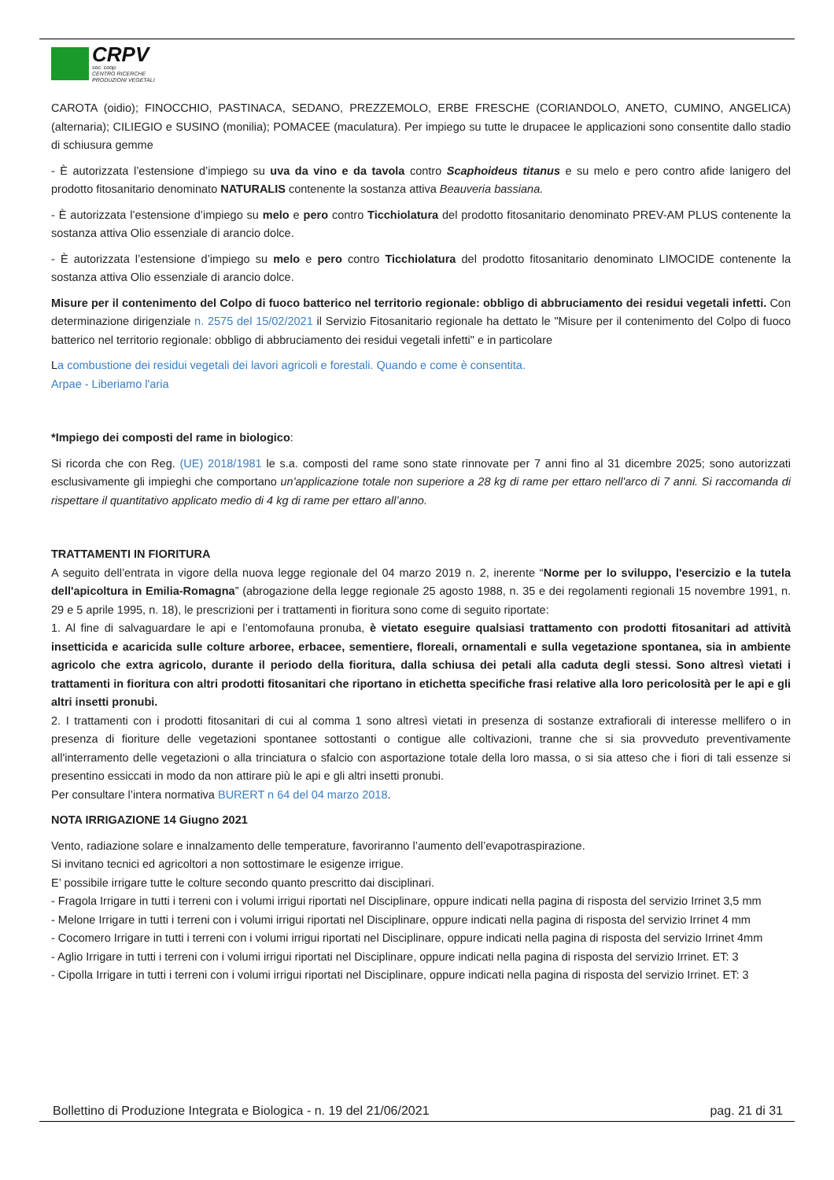CRPV
soc. coop.
CENTRO RICERCHE
PRODUZIONI VEGETALI
CAROTA (oidio); FINOCCHIO, PASTINACA, SEDANO, PREZZEMOLO, ERBE FRESCHE (CORIANDOLO, ANETO, CUMINO, ANGELICA) (alternaria); CILIEGIO e SUSINO (monilia); POMACEE (maculatura). Per impiego su tutte le drupacee le applicazioni sono consentite dallo stadio di schiusura gemme
- È autorizzata l’estensione d’impiego su uva da vino e da tavola contro Scaphoideus titanus e su melo e pero contro afide lanigero del prodotto fitosanitario denominato NATURALIS contenente la sostanza attiva Beauveria bassiana.
- È autorizzata l’estensione d’impiego su melo e pero contro Ticchiolatura del prodotto fitosanitario denominato PREV-AM PLUS contenente la sostanza attiva Olio essenziale di arancio dolce.
- È autorizzata l’estensione d’impiego su melo e pero contro Ticchiolatura del prodotto fitosanitario denominato LIMOCIDE contenente la sostanza attiva Olio essenziale di arancio dolce.
Misure per il contenimento del Colpo di fuoco batterico nel territorio regionale: obbligo di abbruciamento dei residui vegetali infetti. Con determinazione dirigenziale n. 2575 del 15/02/2021 il Servizio Fitosanitario regionale ha dettato le "Misure per il contenimento del Colpo di fuoco batterico nel territorio regionale: obbligo di abbruciamento dei residui vegetali infetti" e in particolare
La combustione dei residui vegetali dei lavori agricoli e forestali. Quando e come è consentita.
Arpae - Liberiamo l'aria
*Impiego dei composti del rame in biologico:
Si ricorda che con Reg. (UE) 2018/1981 le s.a. composti del rame sono state rinnovate per 7 anni fino al 31 dicembre 2025; sono autorizzati esclusivamente gli impieghi che comportano un'applicazione totale non superiore a 28 kg di rame per ettaro nell'arco di 7 anni. Si raccomanda di rispettare il quantitativo applicato medio di 4 kg di rame per ettaro all’anno.
TRATTAMENTI IN FIORITURA
A seguito dell’entrata in vigore della nuova legge regionale del 04 marzo 2019 n. 2, inerente “Norme per lo sviluppo, l'esercizio e la tutela dell'apicoltura in Emilia-Romagna” (abrogazione della legge regionale 25 agosto 1988, n. 35 e dei regolamenti regionali 15 novembre 1991, n. 29 e 5 aprile 1995, n. 18), le prescrizioni per i trattamenti in fioritura sono come di seguito riportate:
1. Al fine di salvaguardare le api e l’entomofauna pronuba, è vietato eseguire qualsiasi trattamento con prodotti fitosanitari ad attività insetticida e acaricida sulle colture arboree, erbacee, sementiere, floreali, ornamentali e sulla vegetazione spontanea, sia in ambiente agricolo che extra agricolo, durante il periodo della fioritura, dalla schiusa dei petali alla caduta degli stessi. Sono altresì vietati i trattamenti in fioritura con altri prodotti fitosanitari che riportano in etichetta specifiche frasi relative alla loro pericolosità per le api e gli altri insetti pronubi.
2. I trattamenti con i prodotti fitosanitari di cui al comma 1 sono altresì vietati in presenza di sostanze extrafiorali di interesse mellifero o in presenza di fioriture delle vegetazioni spontanee sottostanti o contigue alle coltivazioni, tranne che si sia provveduto preventivamente all'interramento delle vegetazioni o alla trinciatura o sfalcio con asportazione totale della loro massa, o si sia atteso che i fiori di tali essenze si presentino essiccati in modo da non attirare più le api e gli altri insetti pronubi.
Per consultare l’intera normativa BURERT n 64 del 04 marzo 2018.
NOTA IRRIGAZIONE 14 Giugno 2021
Vento, radiazione solare e innalzamento delle temperature, favoriranno l’aumento dell’evapotraspirazione.
Si invitano tecnici ed agricoltori a non sottostimare le esigenze irrigue.
E’ possibile irrigare tutte le colture secondo quanto prescritto dai disciplinari.
- Fragola Irrigare in tutti i terreni con i volumi irrigui riportati nel Disciplinare, oppure indicati nella pagina di risposta del servizio Irrinet 3,5 mm
- Melone Irrigare in tutti i terreni con i volumi irrigui riportati nel Disciplinare, oppure indicati nella pagina di risposta del servizio Irrinet 4 mm
- Cocomero Irrigare in tutti i terreni con i volumi irrigui riportati nel Disciplinare, oppure indicati nella pagina di risposta del servizio Irrinet 4mm
- Aglio Irrigare in tutti i terreni con i volumi irrigui riportati nel Disciplinare, oppure indicati nella pagina di risposta del servizio Irrinet. ET: 3
- Cipolla Irrigare in tutti i terreni con i volumi irrigui riportati nel Disciplinare, oppure indicati nella pagina di risposta del servizio Irrinet. ET: 3
Bollettino di Produzione Integrata e Biologica - n. 19 del 21/06/2021 pag. 21 di 31